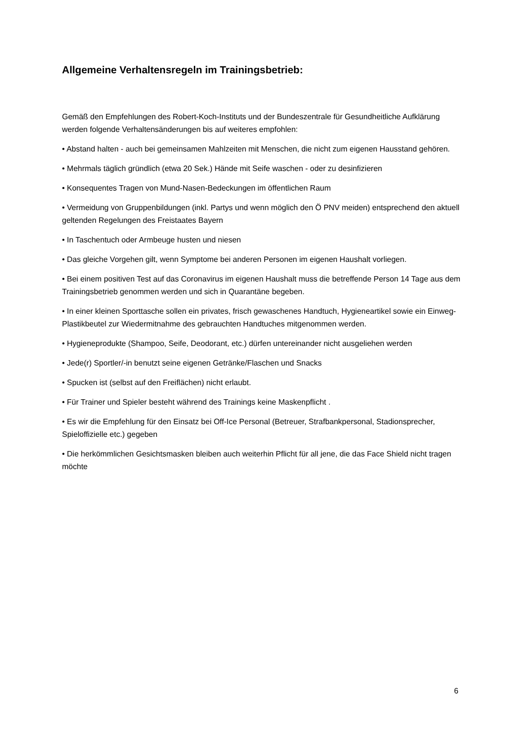Allgemeine Verhaltensregeln im Trainingsbetrieb:
Gemäß den Empfehlungen des Robert-Koch-Instituts und der Bundeszentrale für Gesundheitliche Aufklärung werden folgende Verhaltensänderungen bis auf weiteres empfohlen:
• Abstand halten - auch bei gemeinsamen Mahlzeiten mit Menschen, die nicht zum eigenen Hausstand gehören.
• Mehrmals täglich gründlich (etwa 20 Sek.) Hände mit Seife waschen - oder zu desinfizieren
• Konsequentes Tragen von Mund-Nasen-Bedeckungen im öffentlichen Raum
• Vermeidung von Gruppenbildungen (inkl. Partys und wenn möglich den Ö PNV meiden) entsprechend den aktuell geltenden Regelungen des Freistaates Bayern
• In Taschentuch oder Armbeuge husten und niesen
• Das gleiche Vorgehen gilt, wenn Symptome bei anderen Personen im eigenen Haushalt vorliegen.
• Bei einem positiven Test auf das Coronavirus im eigenen Haushalt muss die betreffende Person 14 Tage aus dem Trainingsbetrieb genommen werden und sich in Quarantäne begeben.
• In einer kleinen Sporttasche sollen ein privates, frisch gewaschenes Handtuch, Hygieneartikel sowie ein Einweg-Plastikbeutel zur Wiedermitnahme des gebrauchten Handtuches mitgenommen werden.
• Hygieneprodukte (Shampoo, Seife, Deodorant, etc.) dürfen untereinander nicht ausgeliehen werden
• Jede(r) Sportler/-in benutzt seine eigenen Getränke/Flaschen und Snacks
• Spucken ist (selbst auf den Freiflächen) nicht erlaubt.
• Für Trainer und Spieler besteht während des Trainings keine Maskenpflicht .
• Es wir die Empfehlung für den Einsatz bei Off-Ice Personal (Betreuer, Strafbankpersonal, Stadionsprecher, Spieloffizielle etc.) gegeben
• Die herkömmlichen Gesichtsmasken bleiben auch weiterhin Pflicht für all jene, die das Face Shield nicht tragen möchte
6